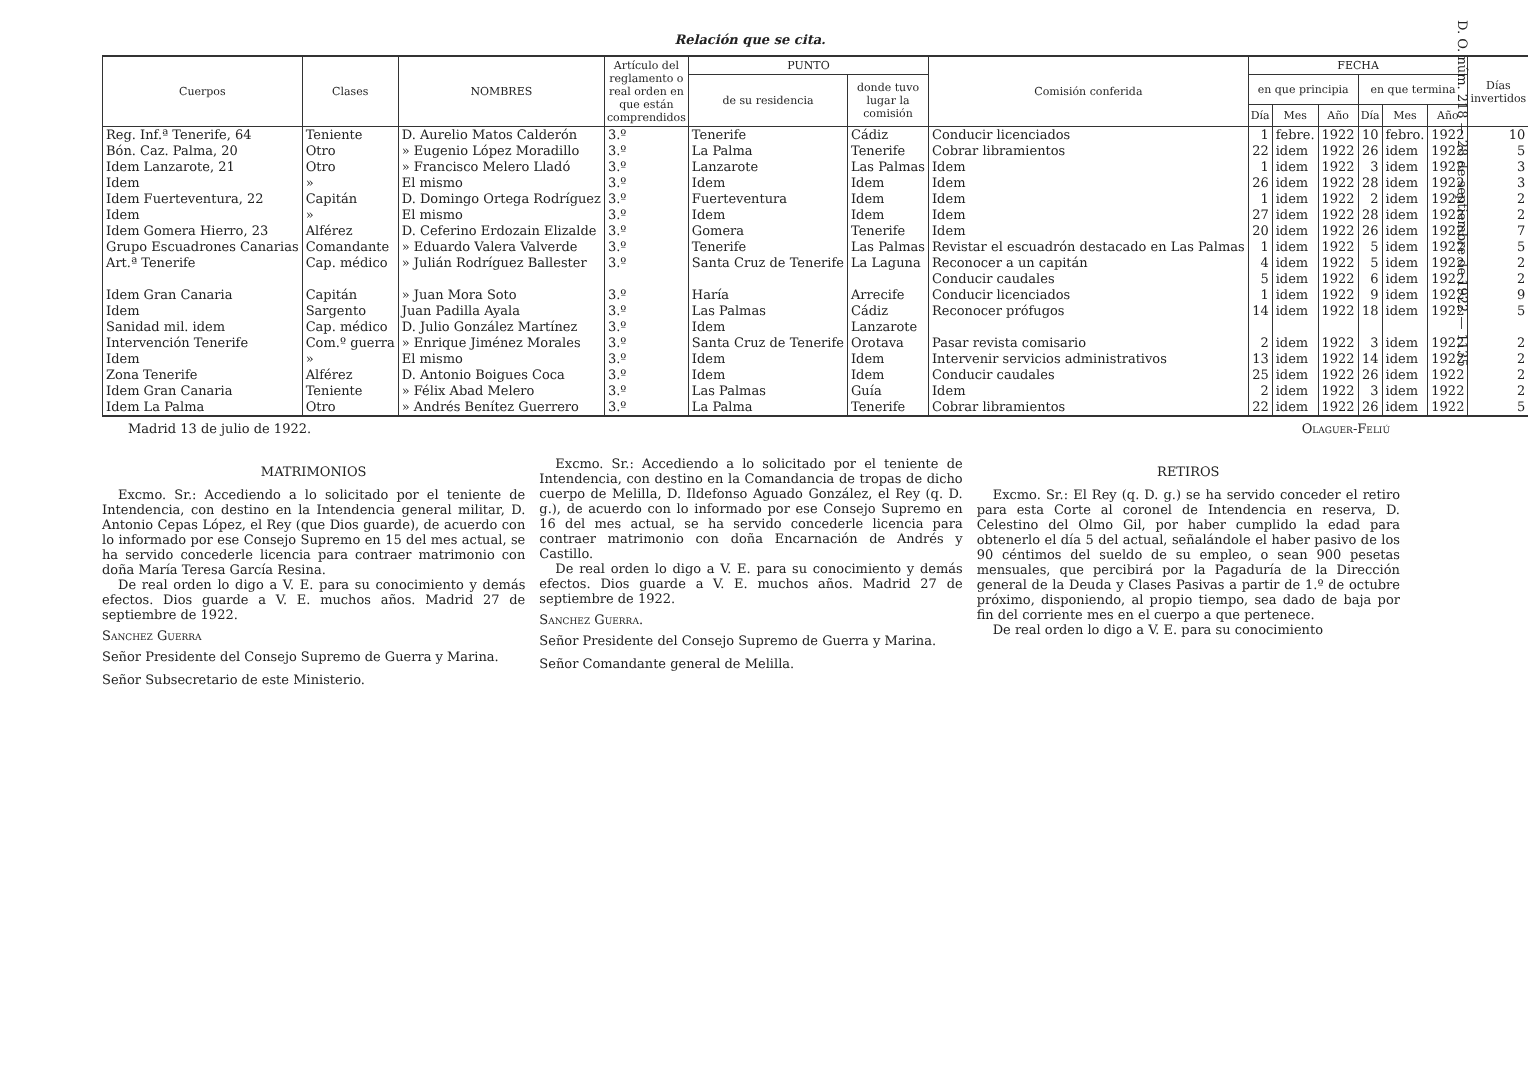D. O. núm. 218 — 28 de septiembre de 1922 — 1135
Relación que se cita.
| Cuerpos | Clases | NOMBRES | Artículo del reglamento o real orden en que están comprendidos | PUNTO | | Comisión conferida | FECHA | | | | | | Días invertidos |
| --- | --- | --- | --- | --- | --- | --- | --- | --- | --- | --- | --- | --- | --- |
| | | | | de su residencia | donde tuvo lugar la comisión | | en que principia | | | en que termina | | | |
| | | | | | | | Día | Mes | Año | Día | Mes | Año | |
| Reg. Inf.ª Tenerife, 64 | Teniente | D. Aurelio Matos Calderón | 3.º | Tenerife | Cádiz | Conducir licenciados | 1 | febre. | 1922 | 10 | febro. | 1922 | 10 |
| Bón. Caz. Palma, 20 | Otro | » Eugenio López Moradillo | 3.º | La Palma | Tenerife | Cobrar libramientos | 22 | idem | 1922 | 26 | idem | 1922 | 5 |
| Idem Lanzarote, 21 | Otro | » Francisco Melero Lladó | 3.º | Lanzarote | Las Palmas | Idem | 1 | idem | 1922 | 3 | idem | 1922 | 3 |
| Idem | » | El mismo | 3.º | Idem | Idem | Idem | 26 | idem | 1922 | 28 | idem | 1922 | 3 |
| Idem Fuerteventura, 22 | Capitán | D. Domingo Ortega Rodríguez | 3.º | Fuerteventura | Idem | Idem | 1 | idem | 1922 | 2 | idem | 1922 | 2 |
| Idem | » | El mismo | 3.º | Idem | Idem | Idem | 27 | idem | 1922 | 28 | idem | 1922 | 2 |
| Idem Gomera Hierro, 23 | Alférez | D. Ceferino Erdozain Elizalde | 3.º | Gomera | Tenerife | Idem | 20 | idem | 1922 | 26 | idem | 1922 | 7 |
| Grupo Escuadrones Canarias | Comandante | » Eduardo Valera Valverde | 3.º | Tenerife | Las Palmas | Revistar el escuadrón destacado en Las Palmas | 1 | idem | 1922 | 5 | idem | 1922 | 5 |
| Art.ª Tenerife | Cap. médico | » Julián Rodríguez Ballester | 3.º | Santa Cruz de Tenerife | La Laguna | Reconocer a un capitán | 4 | idem | 1922 | 5 | idem | 1922 | 2 |
| | | | | | | Conducir caudales | 5 | idem | 1922 | 6 | idem | 1922 | 2 |
| Idem Gran Canaria | Capitán | » Juan Mora Soto | 3.º | Haría | Arrecife | Conducir licenciados | 1 | idem | 1922 | 9 | idem | 1922 | 9 |
| Idem | Sargento | Juan Padilla Ayala | 3.º | Las Palmas | Cádiz | Reconocer prófugos | 14 | idem | 1922 | 18 | idem | 1922 | 5 |
| Sanidad mil. idem | Cap. médico | D. Julio González Martínez | 3.º | Idem | Lanzarote | | | | | | | | |
| Intervención Tenerife | Com.º guerra | » Enrique Jiménez Morales | 3.º | Santa Cruz de Tenerife | Orotava | Pasar revista comisario | 2 | idem | 1922 | 3 | idem | 1922 | 2 |
| Idem | » | El mismo | 3.º | Idem | Idem | Intervenir servicios administrativos | 13 | idem | 1922 | 14 | idem | 1922 | 2 |
| Zona Tenerife | Alférez | D. Antonio Boigues Coca | 3.º | Idem | Idem | Conducir caudales | 25 | idem | 1922 | 26 | idem | 1922 | 2 |
| Idem Gran Canaria | Teniente | » Félix Abad Melero | 3.º | Las Palmas | Guía | Idem | 2 | idem | 1922 | 3 | idem | 1922 | 2 |
| Idem La Palma | Otro | » Andrés Benítez Guerrero | 3.º | La Palma | Tenerife | Cobrar libramientos | 22 | idem | 1922 | 26 | idem | 1922 | 5 |
Madrid 13 de julio de 1922. Olaguer-Feliú
MATRIMONIOS
Excmo. Sr.: Accediendo a lo solicitado por el teniente de Intendencia, con destino en la Intendencia general militar, D. Antonio Cepas López, el Rey (que Dios guarde), de acuerdo con lo informado por ese Consejo Supremo en 15 del mes actual, se ha servido concederle licencia para contraer matrimonio con doña María Teresa García Resina.
De real orden lo digo a V. E. para su conocimiento y demás efectos. Dios guarde a V. E. muchos años. Madrid 27 de septiembre de 1922.
Sanchez Guerra
Señor Presidente del Consejo Supremo de Guerra y Marina.
Señor Subsecretario de este Ministerio.
Excmo. Sr.: Accediendo a lo solicitado por el teniente de Intendencia, con destino en la Comandancia de tropas de dicho cuerpo de Melilla, D. Ildefonso Aguado González, el Rey (q. D. g.), de acuerdo con lo informado por ese Consejo Supremo en 16 del mes actual, se ha servido concederle licencia para contraer matrimonio con doña Encarnación de Andrés y Castillo.
De real orden lo digo a V. E. para su conocimiento y demás efectos. Dios guarde a V. E. muchos años. Madrid 27 de septiembre de 1922.
Sanchez Guerra.
Señor Presidente del Consejo Supremo de Guerra y Marina.
Señor Comandante general de Melilla.
RETIROS
Excmo. Sr.: El Rey (q. D. g.) se ha servido conceder el retiro para esta Corte al coronel de Intendencia en reserva, D. Celestino del Olmo Gil, por haber cumplido la edad para obtenerlo el día 5 del actual, señalándole el haber pasivo de los 90 céntimos del sueldo de su empleo, o sean 900 pesetas mensuales, que percibirá por la Pagaduría de la Dirección general de la Deuda y Clases Pasivas a partir de 1.º de octubre próximo, disponiendo, al propio tiempo, sea dado de baja por fin del corriente mes en el cuerpo a que pertenece.
De real orden lo digo a V. E. para su conocimiento